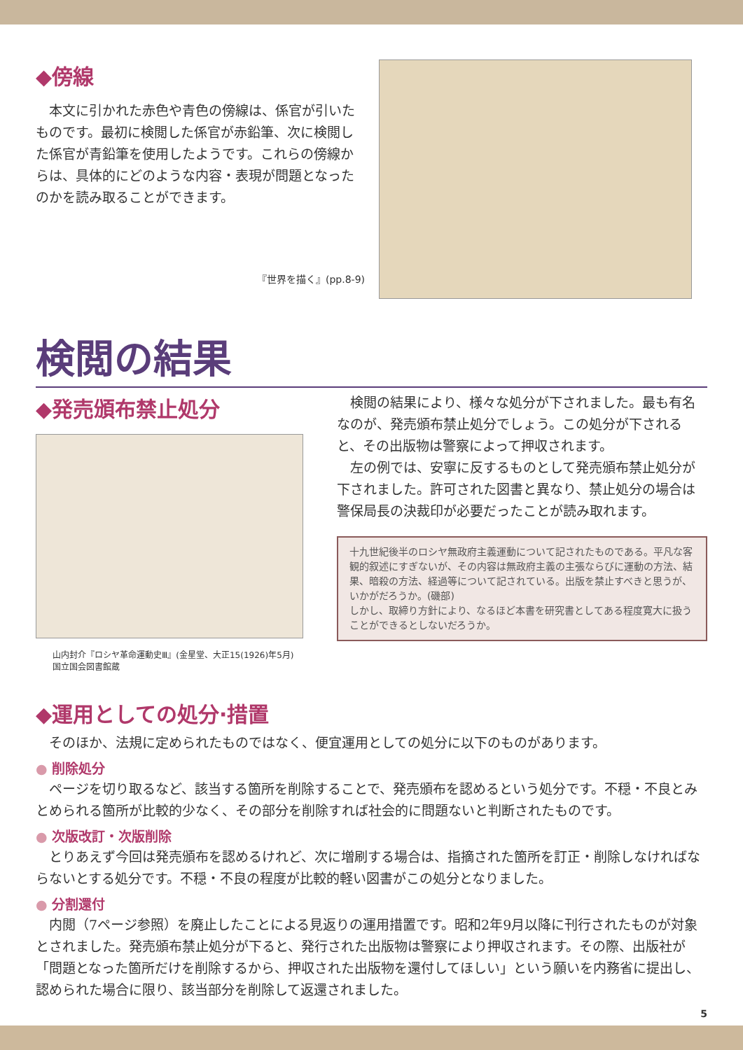◆傍線
本文に引かれた赤色や青色の傍線は、係官が引いたものです。最初に検閲した係官が赤鉛筆、次に検閲した係官が青鉛筆を使用したようです。これらの傍線からは、具体的にどのような内容・表現が問題となったのかを読み取ることができます。
『世界を描く』(pp.8-9)
検閲の結果
◆発売頒布禁止処分
山内封介『ロシヤ革命運動史Ⅲ』(金星堂、大正15(1926)年5月)
国立国会図書館蔵
検閲の結果により、様々な処分が下されました。最も有名なのが、発売頒布禁止処分でしょう。この処分が下されると、その出版物は警察によって押収されます。
左の例では、安寧に反するものとして発売頒布禁止処分が下されました。許可された図書と異なり、禁止処分の場合は警保局長の決裁印が必要だったことが読み取れます。
十九世紀後半のロシヤ無政府主義運動について記されたものである。平凡な客観的叙述にすぎないが、その内容は無政府主義の主張ならびに運動の方法、結果、暗殺の方法、経過等について記されている。出版を禁止すべきと思うが、いかがだろうか。(磯部)
しかし、取締り方針により、なるほど本書を研究書としてある程度寛大に扱うことができるとしないだろうか。
◆運用としての処分·措置
そのほか、法規に定められたものではなく、便宜運用としての処分に以下のものがあります。
● 削除処分
ページを切り取るなど、該当する箇所を削除することで、発売頒布を認めるという処分です。不穏・不良とみとめられる箇所が比較的少なく、その部分を削除すれば社会的に問題ないと判断されたものです。
● 次版改訂・次版削除
とりあえず今回は発売頒布を認めるけれど、次に増刷する場合は、指摘された箇所を訂正・削除しなければならないとする処分です。不穏・不良の程度が比較的軽い図書がこの処分となりました。
● 分割還付
内閲（7ページ参照）を廃止したことによる見返りの運用措置です。昭和2年9月以降に刊行されたものが対象とされました。発売頒布禁止処分が下ると、発行された出版物は警察により押収されます。その際、出版社が「問題となった箇所だけを削除するから、押収された出版物を還付してほしい」という願いを内務省に提出し、認められた場合に限り、該当部分を削除して返還されました。
5